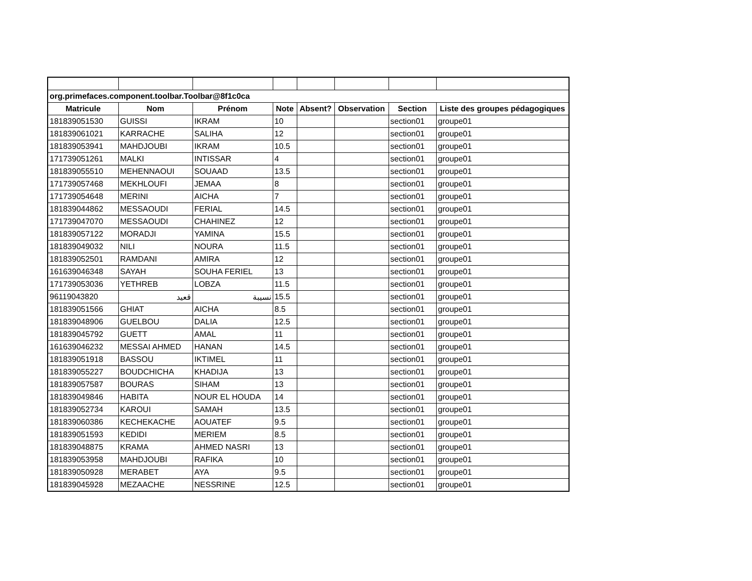| org.primefaces.component.toolbar.Toolbar@8f1c0ca | | | | | | | |
| Matricule | Nom | Prénom | Note | Absent? | Observation | Section | Liste des groupes pédagogiques |
| 181839051530 | GUISSI | IKRAM | 10 | | | section01 | groupe01 |
| 181839061021 | KARRACHE | SALIHA | 12 | | | section01 | groupe01 |
| 181839053941 | MAHDJOUBI | IKRAM | 10.5 | | | section01 | groupe01 |
| 171739051261 | MALKI | INTISSAR | 4 | | | section01 | groupe01 |
| 181839055510 | MEHENNAOUI | SOUAAD | 13.5 | | | section01 | groupe01 |
| 171739057468 | MEKHLOUFI | JEMAA | 8 | | | section01 | groupe01 |
| 171739054648 | MERINI | AICHA | 7 | | | section01 | groupe01 |
| 181839044862 | MESSAOUDI | FERIAL | 14.5 | | | section01 | groupe01 |
| 171739047070 | MESSAOUDI | CHAHINEZ | 12 | | | section01 | groupe01 |
| 181839057122 | MORADJI | YAMINA | 15.5 | | | section01 | groupe01 |
| 181839049032 | NILI | NOURA | 11.5 | | | section01 | groupe01 |
| 181839052501 | RAMDANI | AMIRA | 12 | | | section01 | groupe01 |
| 161639046348 | SAYAH | SOUHA FERIEL | 13 | | | section01 | groupe01 |
| 171739053036 | YETHREB | LOBZA | 11.5 | | | section01 | groupe01 |
| 96119043820 | قعيد | نسيبة | 15.5 | | | section01 | groupe01 |
| 181839051566 | GHIAT | AICHA | 8.5 | | | section01 | groupe01 |
| 181839048906 | GUELBOU | DALIA | 12.5 | | | section01 | groupe01 |
| 181839045792 | GUETT | AMAL | 11 | | | section01 | groupe01 |
| 161639046232 | MESSAI AHMED | HANAN | 14.5 | | | section01 | groupe01 |
| 181839051918 | BASSOU | IKTIMEL | 11 | | | section01 | groupe01 |
| 181839055227 | BOUDCHICHA | KHADIJA | 13 | | | section01 | groupe01 |
| 181839057587 | BOURAS | SIHAM | 13 | | | section01 | groupe01 |
| 181839049846 | HABITA | NOUR EL HOUDA | 14 | | | section01 | groupe01 |
| 181839052734 | KAROUI | SAMAH | 13.5 | | | section01 | groupe01 |
| 181839060386 | KECHEKACHE | AOUATEF | 9.5 | | | section01 | groupe01 |
| 181839051593 | KEDIDI | MERIEM | 8.5 | | | section01 | groupe01 |
| 181839048875 | KRAMA | AHMED NASRI | 13 | | | section01 | groupe01 |
| 181839053958 | MAHDJOUBI | RAFIKA | 10 | | | section01 | groupe01 |
| 181839050928 | MERABET | AYA | 9.5 | | | section01 | groupe01 |
| 181839045928 | MEZAACHE | NESSRINE | 12.5 | | | section01 | groupe01 |